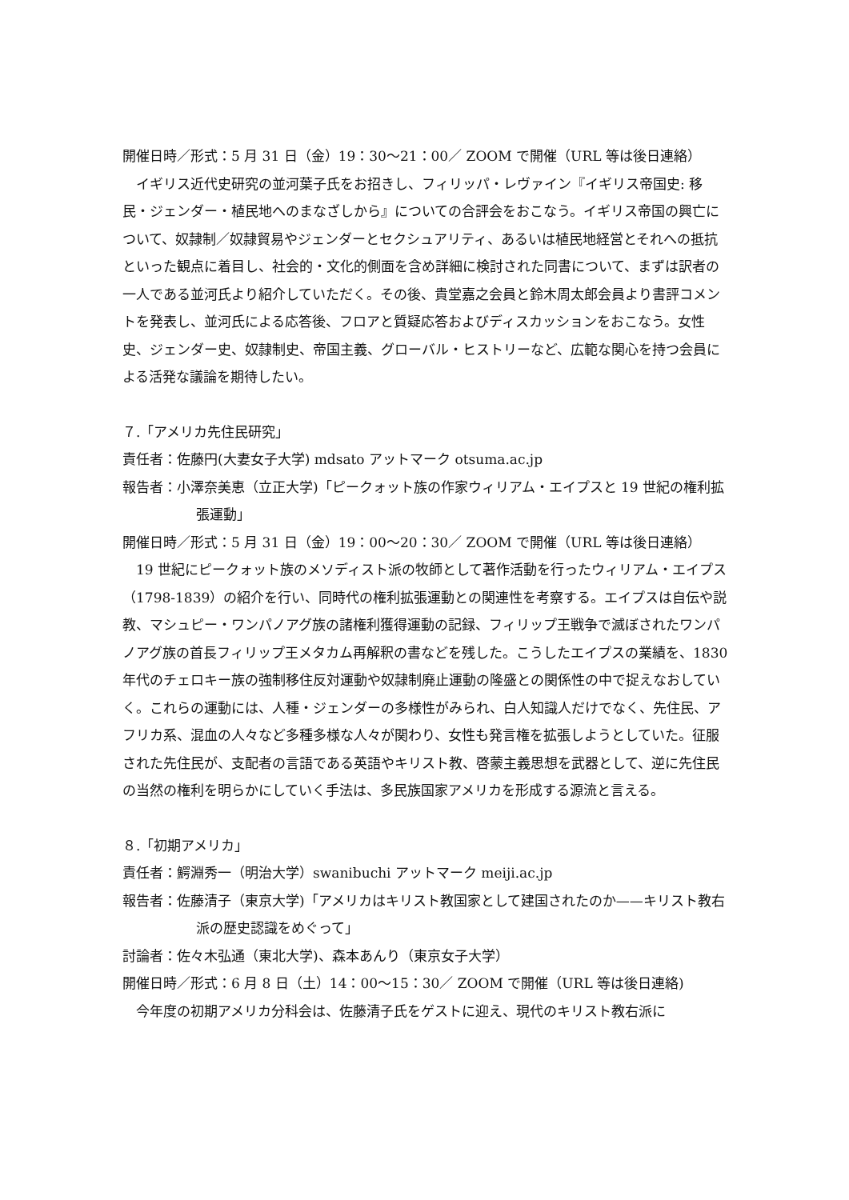開催日時／形式：5 月 31 日（金）19：30〜21：00／ ZOOM で開催（URL 等は後日連絡）
イギリス近代史研究の並河葉子氏をお招きし、フィリッパ・レヴァイン『イギリス帝国史: 移民・ジェンダー・植民地へのまなざしから』についての合評会をおこなう。イギリス帝国の興亡について、奴隷制／奴隷貿易やジェンダーとセクシュアリティ、あるいは植民地経営とそれへの抵抗といった観点に着目し、社会的・文化的側面を含め詳細に検討された同書について、まずは訳者の一人である並河氏より紹介していただく。その後、貴堂嘉之会員と鈴木周太郎会員より書評コメントを発表し、並河氏による応答後、フロアと質疑応答およびディスカッションをおこなう。女性史、ジェンダー史、奴隷制史、帝国主義、グローバル・ヒストリーなど、広範な関心を持つ会員による活発な議論を期待したい。
７.「アメリカ先住民研究」
責任者：佐藤円(大妻女子大学) mdsato アットマーク otsuma.ac.jp
報告者：小澤奈美恵（立正大学)「ピークォット族の作家ウィリアム・エイプスと 19 世紀の権利拡張運動」
開催日時／形式：5 月 31 日（金）19：00〜20：30／ ZOOM で開催（URL 等は後日連絡）
19 世紀にピークォット族のメソディスト派の牧師として著作活動を行ったウィリアム・エイプス（1798-1839）の紹介を行い、同時代の権利拡張運動との関連性を考察する。エイプスは自伝や説教、マシュピー・ワンパノアグ族の諸権利獲得運動の記録、フィリップ王戦争で滅ぼされたワンパノアグ族の首長フィリップ王メタカム再解釈の書などを残した。こうしたエイプスの業績を、1830 年代のチェロキー族の強制移住反対運動や奴隷制廃止運動の隆盛との関係性の中で捉えなおしていく。これらの運動には、人種・ジェンダーの多様性がみられ、白人知識人だけでなく、先住民、アフリカ系、混血の人々など多種多様な人々が関わり、女性も発言権を拡張しようとしていた。征服された先住民が、支配者の言語である英語やキリスト教、啓蒙主義思想を武器として、逆に先住民の当然の権利を明らかにしていく手法は、多民族国家アメリカを形成する源流と言える。
８.「初期アメリカ」
責任者：鰐淵秀一（明治大学）swanibuchi アットマーク meiji.ac.jp
報告者：佐藤清子（東京大学)「アメリカはキリスト教国家として建国されたのか——キリスト教右派の歴史認識をめぐって」
討論者：佐々木弘通（東北大学)、森本あんり（東京女子大学）
開催日時／形式：6 月 8 日（土）14：00〜15：30／ ZOOM で開催（URL 等は後日連絡)
今年度の初期アメリカ分科会は、佐藤清子氏をゲストに迎え、現代のキリスト教右派に